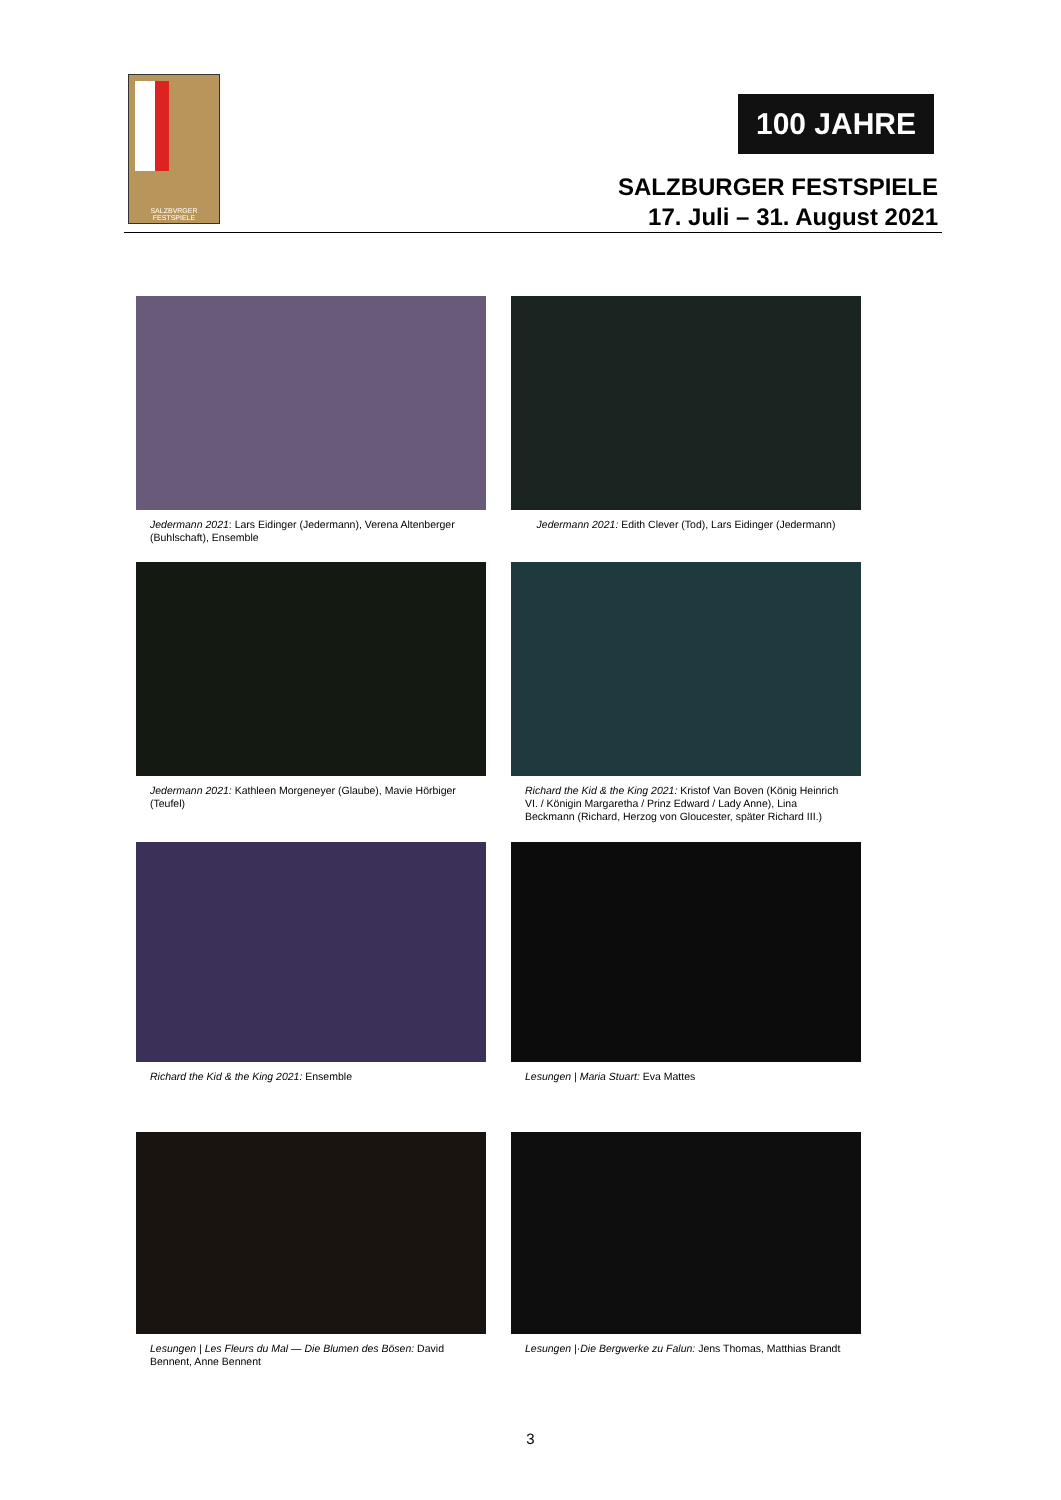SALZBVRGER FESTSPIELE
100 JAHRE
SALZBURGER FESTSPIELE
17. Juli – 31. August 2021
Jedermann 2021: Lars Eidinger (Jedermann), Verena Altenberger (Buhlschaft), Ensemble
Jedermann 2021: Edith Clever (Tod), Lars Eidinger (Jedermann)
Jedermann 2021: Kathleen Morgeneyer (Glaube), Mavie Hörbiger (Teufel)
Richard the Kid & the King 2021: Kristof Van Boven (König Heinrich VI. / Königin Margaretha / Prinz Edward / Lady Anne), Lina Beckmann (Richard, Herzog von Gloucester, später Richard III.)
Richard the Kid & the King 2021: Ensemble
Lesungen | Maria Stuart: Eva Mattes
Lesungen | Les Fleurs du Mal — Die Blumen des Bösen: David Bennent, Anne Bennent
Lesungen |·Die Bergwerke zu Falun: Jens Thomas, Matthias Brandt
3